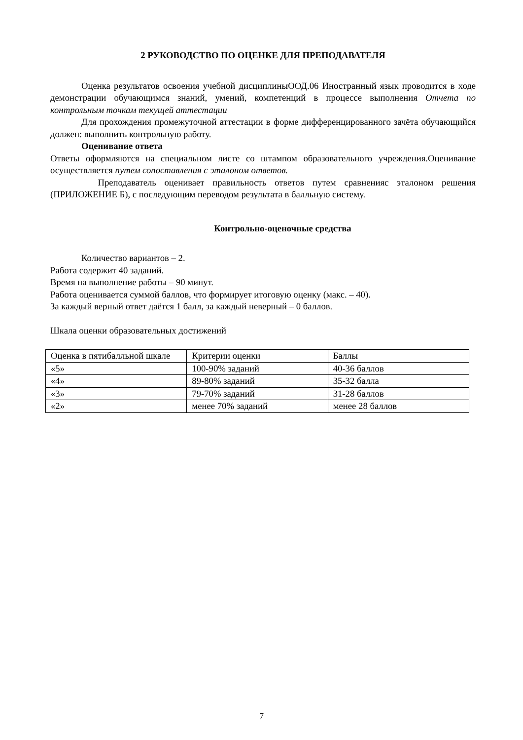2 РУКОВОДСТВО ПО ОЦЕНКЕ ДЛЯ ПРЕПОДАВАТЕЛЯ
Оценка результатов освоения учебной дисциплиныООД.06 Иностранный язык проводится в ходе демонстрации обучающимся знаний, умений, компетенций в процессе выполнения Отчета по контрольным точкам текущей аттестации
Для прохождения промежуточной аттестации в форме дифференцированного зачёта обучающийся должен: выполнить контрольную работу.
Оценивание ответа
Ответы оформляются на специальном листе со штампом образовательного учреждения.Оценивание осуществляется путем сопоставления с эталоном ответов.
Преподаватель оценивает правильность ответов путем сравненияс эталоном решения (ПРИЛОЖЕНИЕ Б), с последующим переводом результата в балльную систему.
Контрольно-оценочные средства
Количество вариантов – 2.
Работа содержит 40 заданий.
Время на выполнение работы – 90 минут.
Работа оценивается суммой баллов, что формирует итоговую оценку (макс. – 40).
За каждый верный ответ даётся 1 балл, за каждый неверный – 0 баллов.
Шкала оценки образовательных достижений
| Оценка в пятибалльной шкале | Критерии оценки | Баллы |
| «5» | 100-90% заданий | 40-36 баллов |
| «4» | 89-80% заданий | 35-32 балла |
| «3» | 79-70% заданий | 31-28 баллов |
| «2» | менее 70% заданий | менее 28 баллов |
7